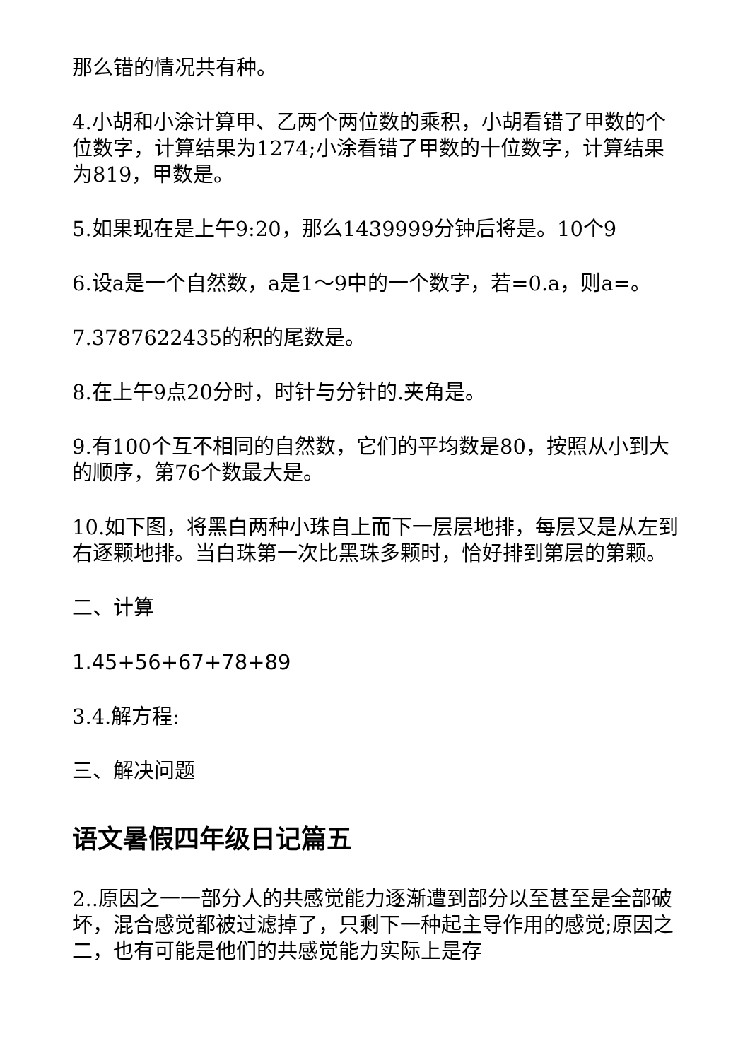那么错的情况共有种。
4.小胡和小涂计算甲、乙两个两位数的乘积，小胡看错了甲数的个位数字，计算结果为1274;小涂看错了甲数的十位数字，计算结果为819，甲数是。
5.如果现在是上午9:20，那么1439999分钟后将是。10个9
6.设a是一个自然数，a是1～9中的一个数字，若=0.a，则a=。
7.3787622435的积的尾数是。
8.在上午9点20分时，时针与分针的.夹角是。
9.有100个互不相同的自然数，它们的平均数是80，按照从小到大的顺序，第76个数最大是。
10.如下图，将黑白两种小珠自上而下一层层地排，每层又是从左到右逐颗地排。当白珠第一次比黑珠多颗时，恰好排到第层的第颗。
二、计算
1.45+56+67+78+89
3.4.解方程:
三、解决问题
语文暑假四年级日记篇五
2..原因之一一部分人的共感觉能力逐渐遭到部分以至甚至是全部破坏，混合感觉都被过滤掉了，只剩下一种起主导作用的感觉;原因之二，也有可能是他们的共感觉能力实际上是存